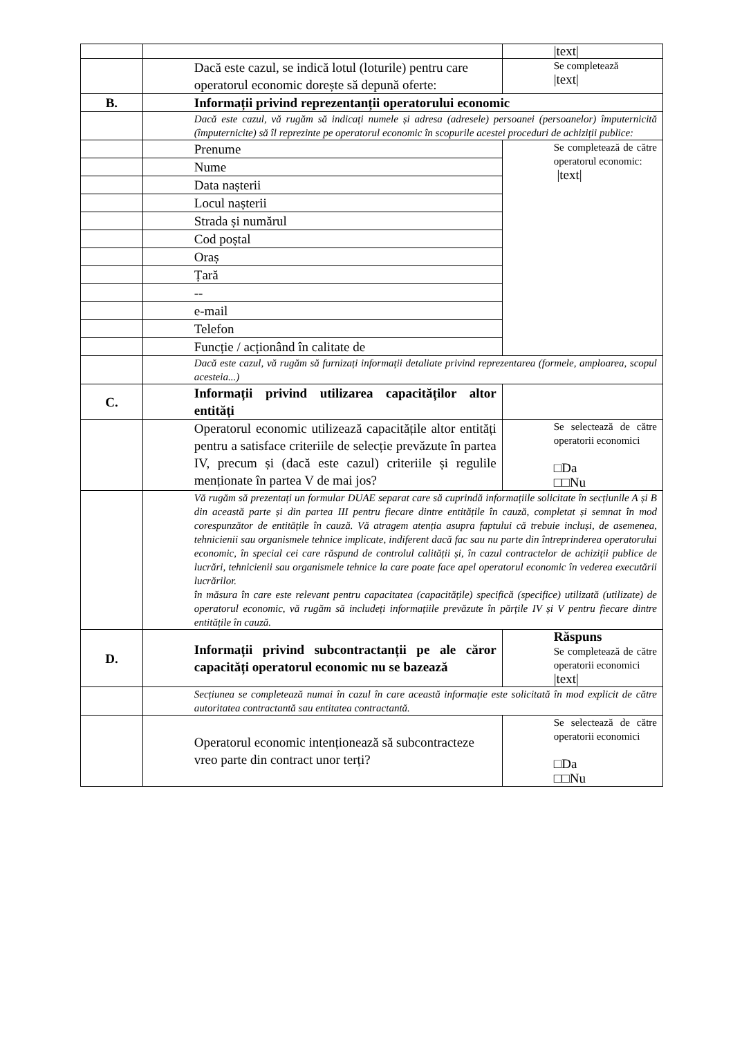| | | /text/ |
| | Dacă este cazul, se indică lotul (loturile) pentru care operatorul economic dorește să depună oferte: | Se completează /text/ |
| B. | Informații privind reprezentanții operatorului economic | |
| | Dacă este cazul, vă rugăm să indicați numele și adresa (adresele) persoanei (persoanelor) împuternicită (împuternicite) să îl reprezinte pe operatorul economic în scopurile acestei proceduri de achiziții publice: | |
| | Prenume | Se completează de către operatorul economic: /text/ |
| | Nume | |
| | Data nașterii | |
| | Locul nașterii | |
| | Strada și numărul | |
| | Cod poștal | |
| | Oraș | |
| | Țară | |
| | -- | |
| | e-mail | |
| | Telefon | |
| | Funcție / acționând în calitate de | |
| | Dacă este cazul, vă rugăm să furnizați informații detaliate privind reprezentarea (formele, amploarea, scopul acesteia...) | |
| C. | Informații privind utilizarea capacităților altor entități | |
| | Operatorul economic utilizează capacitățile altor entități pentru a satisface criteriile de selecție prevăzute în partea IV, precum și (dacă este cazul) criteriile și regulile menționate în partea V de mai jos? | Se selectează de către operatorii economici □Da □□Nu |
| | Vă rugăm să prezentați un formular DUAE separat care să cuprindă informațiile solicitate în secțiunile A și B din această parte și din partea III pentru fiecare dintre entitățile în cauză, completat și semnat în mod corespunzător de entitățile în cauză. Vă atragem atenția asupra faptului că trebuie incluși, de asemenea, tehnicienii sau organismele tehnice implicate, indiferent dacă fac sau nu parte din întreprinderea operatorului economic, în special cei care răspund de controlul calității și, în cazul contractelor de achiziții publice de lucrări, tehnicienii sau organismele tehnice la care poate face apel operatorul economic în vederea executării lucrărilor. în măsura în care este relevant pentru capacitatea (capacitățile) specifică (specifice) utilizată (utilizate) de operatorul economic, vă rugăm să includeți informațiile prevăzute în părțile IV și V pentru fiecare dintre entitățile în cauză. | |
| D. | Informații privind subcontractanții pe ale căror capacități operatorul economic nu se bazează | Răspuns Se completează de către operatorii economici /text/ |
| | Secțiunea se completează numai în cazul în care această informație este solicitată în mod explicit de către autoritatea contractantă sau entitatea contractantă. | |
| | Operatorul economic intenționează să subcontracteze vreo parte din contract unor terți? | Se selectează de către operatorii economici □Da □□Nu |